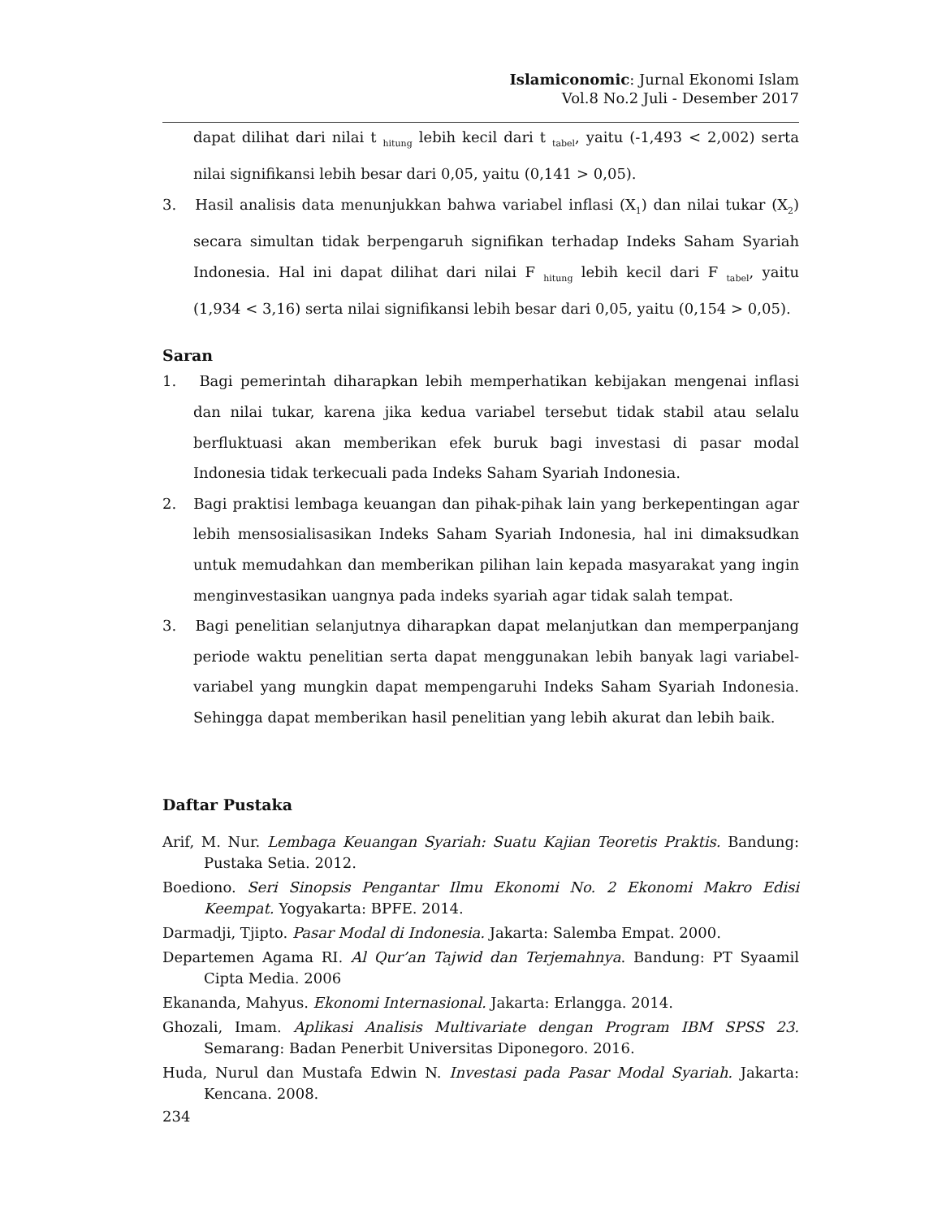Islamiconomic: Jurnal Ekonomi Islam
Vol.8 No.2 Juli - Desember 2017
dapat dilihat dari nilai t <sub>hitung</sub> lebih kecil dari t <sub>tabel</sub>, yaitu (-1,493 < 2,002) serta nilai signifikansi lebih besar dari 0,05, yaitu (0,141 > 0,05).
3. Hasil analisis data menunjukkan bahwa variabel inflasi (X<sub>1</sub>) dan nilai tukar (X<sub>2</sub>) secara simultan tidak berpengaruh signifikan terhadap Indeks Saham Syariah Indonesia. Hal ini dapat dilihat dari nilai F <sub>hitung</sub> lebih kecil dari F <sub>tabel</sub>, yaitu (1,934 < 3,16) serta nilai signifikansi lebih besar dari 0,05, yaitu (0,154 > 0,05).
Saran
1. Bagi pemerintah diharapkan lebih memperhatikan kebijakan mengenai inflasi dan nilai tukar, karena jika kedua variabel tersebut tidak stabil atau selalu berfluktuasi akan memberikan efek buruk bagi investasi di pasar modal Indonesia tidak terkecuali pada Indeks Saham Syariah Indonesia.
2. Bagi praktisi lembaga keuangan dan pihak-pihak lain yang berkepentingan agar lebih mensosialisasikan Indeks Saham Syariah Indonesia, hal ini dimaksudkan untuk memudahkan dan memberikan pilihan lain kepada masyarakat yang ingin menginvestasikan uangnya pada indeks syariah agar tidak salah tempat.
3. Bagi penelitian selanjutnya diharapkan dapat melanjutkan dan memperpanjang periode waktu penelitian serta dapat menggunakan lebih banyak lagi variabel-variabel yang mungkin dapat mempengaruhi Indeks Saham Syariah Indonesia. Sehingga dapat memberikan hasil penelitian yang lebih akurat dan lebih baik.
Daftar Pustaka
Arif, M. Nur. Lembaga Keuangan Syariah: Suatu Kajian Teoretis Praktis. Bandung: Pustaka Setia. 2012.
Boediono. Seri Sinopsis Pengantar Ilmu Ekonomi No. 2 Ekonomi Makro Edisi Keempat. Yogyakarta: BPFE. 2014.
Darmadji, Tjipto. Pasar Modal di Indonesia. Jakarta: Salemba Empat. 2000.
Departemen Agama RI. Al Qur’an Tajwid dan Terjemahnya. Bandung: PT Syaamil Cipta Media. 2006
Ekananda, Mahyus. Ekonomi Internasional. Jakarta: Erlangga. 2014.
Ghozali, Imam. Aplikasi Analisis Multivariate dengan Program IBM SPSS 23. Semarang: Badan Penerbit Universitas Diponegoro. 2016.
Huda, Nurul dan Mustafa Edwin N. Investasi pada Pasar Modal Syariah. Jakarta: Kencana. 2008.
234